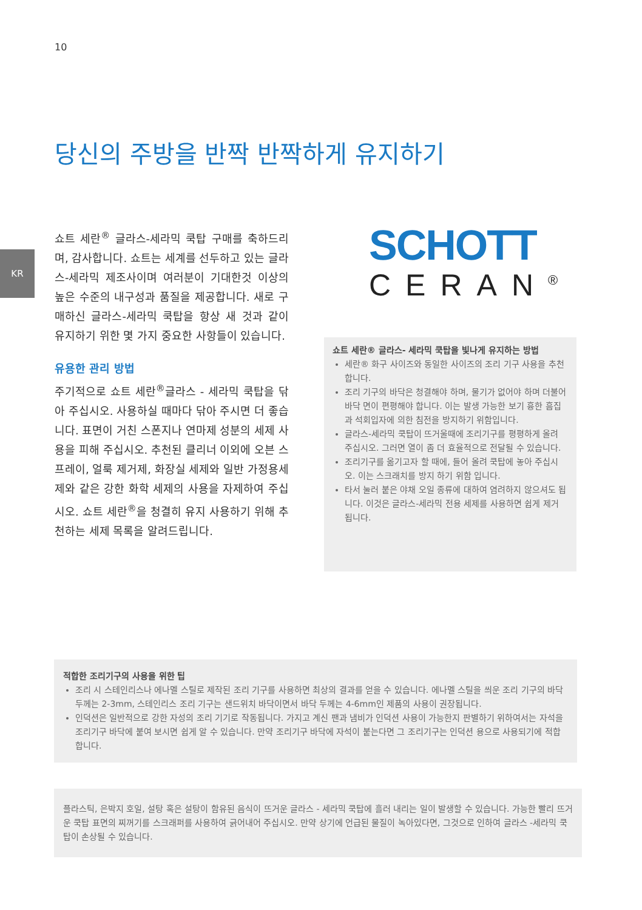10
KR
당신의 주방을 반짝 반짝하게 유지하기
쇼트 세란<sup>®</sup> 글라스-세라믹 쿡탑 구매를 축하드리며, 감사합니다. 쇼트는 세계를 선두하고 있는 글라스-세라믹 제조사이며 여러분이 기대한것 이상의 높은 수준의 내구성과 품질을 제공합니다. 새로 구매하신 글라스-세라믹 쿡탑을 항상 새 것과 같이 유지하기 위한 몇 가지 중요한 사항들이 있습니다.
유용한 관리 방법
주기적으로 쇼트 세란<sup>®</sup>글라스 - 세라믹 쿡탑을 닦아 주십시오. 사용하실 때마다 닦아 주시면 더 좋습니다. 표면이 거친 스폰지나 연마제 성분의 세제 사용을 피해 주십시오. 추천된 클리너 이외에 오븐 스프레이, 얼룩 제거제, 화장실 세제와 일반 가정용세제와 같은 강한 화학 세제의 사용을 자제하여 주십시오. 쇼트 세란<sup>®</sup>을 청결히 유지 사용하기 위해 추천하는 세제 목록을 알려드립니다.
SCHOTT
CERAN<sup>®</sup>
쇼트 세란® 글라스- 세라믹 쿡탑을 빛나게 유지하는 방법
세란® 화구 사이즈와 동일한 사이즈의 조리 기구 사용을 추천합니다.
조리 기구의 바닥은 청결해야 하며, 물기가 없어야 하며 더불어 바닥 면이 편평해야 합니다. 이는 발생 가능한 보기 흉한 흠집과 석회입자에 의한 침전을 방지하기 위함입니다.
글라스-세라믹 쿡탑이 뜨거울때에 조리기구를 평평하게 올려 주십시오. 그러면 열이 좀 더 효율적으로 전달될 수 있습니다.
조리기구를 옮기고자 할 때에, 들어 올려 쿡탑에 놓아 주십시오. 이는 스크래치를 방지 하기 위함 입니다.
타서 눌러 붙은 야채 오일 종류에 대하여 염려하지 않으셔도 됩니다. 이것은 글라스-세라믹 전용 세제를 사용하면 쉽게 제거 됩니다.
적합한 조리기구의 사용을 위한 팁
조리 시 스테인리스나 에나멜 스틸로 제작된 조리 기구를 사용하면 최상의 결과를 얻을 수 있습니다. 에나멜 스틸을 씌운 조리 기구의 바닥 두께는 2-3mm, 스테인리스 조리 기구는 샌드위치 바닥이면서 바닥 두께는 4-6mm인 제품의 사용이 권장됩니다.
인덕션은 일반적으로 강한 자성의 조리 기기로 작동됩니다. 가지고 계신 팬과 냄비가 인덕션 사용이 가능한지 판별하기 위하여서는 자석을 조리기구 바닥에 붙여 보시면 쉽게 알 수 있습니다. 만약 조리기구 바닥에 자석이 붙는다면 그 조리기구는 인덕션 용으로 사용되기에 적합합니다.
플라스틱, 은박지 호일, 설탕 혹은 설탕이 함유된 음식이 뜨거운 글라스 - 세라믹 쿡탑에 흘러 내리는 일이 발생할 수 있습니다. 가능한 빨리 뜨거운 쿡탑 표면의 찌꺼기를 스크래퍼를 사용하여 긁어내어 주십시오. 만약 상기에 언급된 물질이 녹아있다면, 그것으로 인하여 글라스 -세라믹 쿡탑이 손상될 수 있습니다.